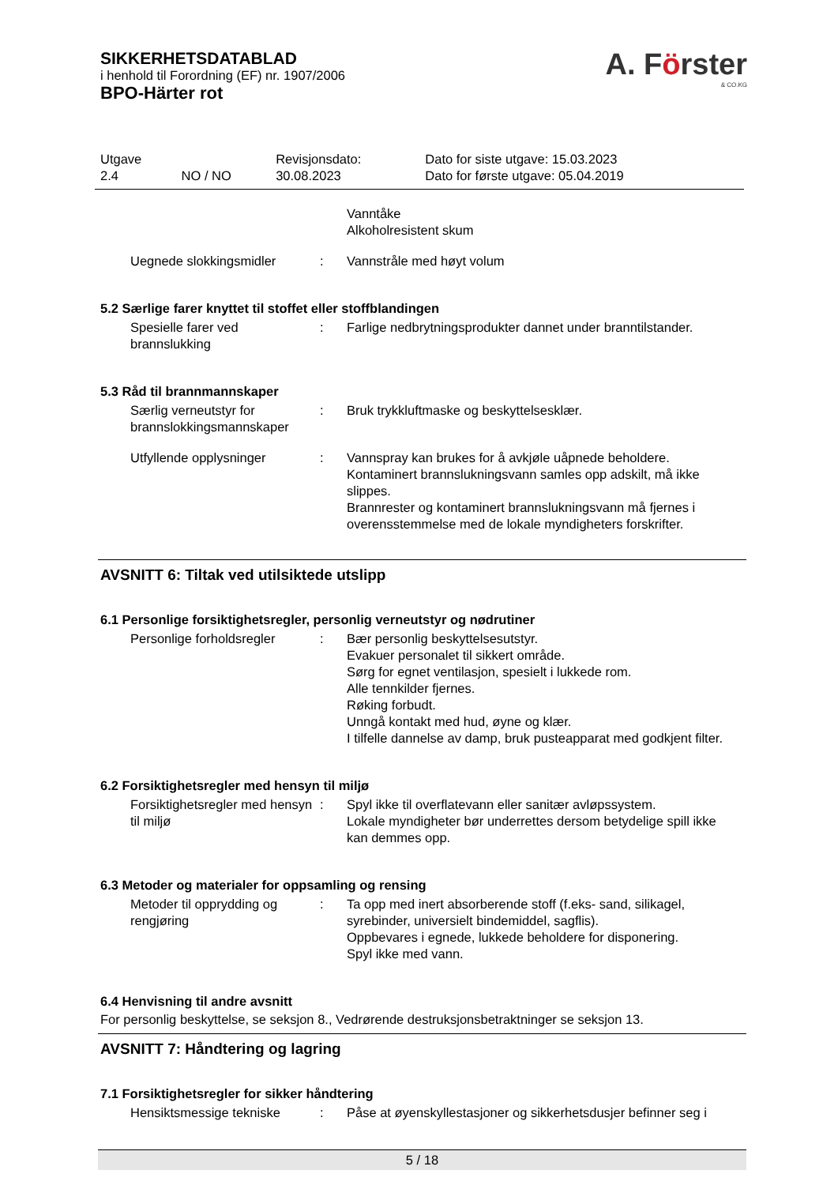SIKKERHETSDATABLAD
i henhold til Forordning (EF) nr. 1907/2006
BPO-Härter rot
A. Förster
& CO.KG
| Utgave 2.4 | NO / NO | Revisjonsdato: 30.08.2023 | Dato for siste utgave: 15.03.2023 Dato for første utgave: 05.04.2019 |
| | | Vanntåke Alkoholresistent skum |
| Uegnede slokkingsmidler | : | Vannstråle med høyt volum |
5.2 Særlige farer knyttet til stoffet eller stoffblandingen
| Spesielle farer ved brannslukking | : | Farlige nedbrytningsprodukter dannet under branntilstander. |
5.3 Råd til brannmannskaper
| Særlig verneutstyr for brannslokkingsmannskaper | : | Bruk trykkluftmaske og beskyttelsesklær. |
| Utfyllende opplysninger | : | Vannspray kan brukes for å avkjøle uåpnede beholdere. Kontaminert brannslukningsvann samles opp adskilt, må ikke slippes. Brannrester og kontaminert brannslukningsvann må fjernes i overensstemmelse med de lokale myndigheters forskrifter. |
AVSNITT 6: Tiltak ved utilsiktede utslipp
6.1 Personlige forsiktighetsregler, personlig verneutstyr og nødrutiner
| Personlige forholdsregler | : | Bær personlig beskyttelsesutstyr. Evakuer personalet til sikkert område. Sørg for egnet ventilasjon, spesielt i lukkede rom. Alle tennkilder fjernes. Røking forbudt. Unngå kontakt med hud, øyne og klær. I tilfelle dannelse av damp, bruk pusteapparat med godkjent filter. |
6.2 Forsiktighetsregler med hensyn til miljø
| Forsiktighetsregler med hensyn til miljø | : | Spyl ikke til overflatevann eller sanitær avløpssystem. Lokale myndigheter bør underrettes dersom betydelige spill ikke kan demmes opp. |
6.3 Metoder og materialer for oppsamling og rensing
| Metoder til opprydding og rengjøring | : | Ta opp med inert absorberende stoff (f.eks- sand, silikagel, syrebinder, universielt bindemiddel, sagflis). Oppbevares i egnede, lukkede beholdere for disponering. Spyl ikke med vann. |
6.4 Henvisning til andre avsnitt
For personlig beskyttelse, se seksjon 8., Vedrørende destruksjonsbetraktninger se seksjon 13.
AVSNITT 7: Håndtering og lagring
7.1 Forsiktighetsregler for sikker håndtering
| Hensiktsmessige tekniske | : | Påse at øyenskyllestasjoner og sikkerhetsdusjer befinner seg i |
5 / 18